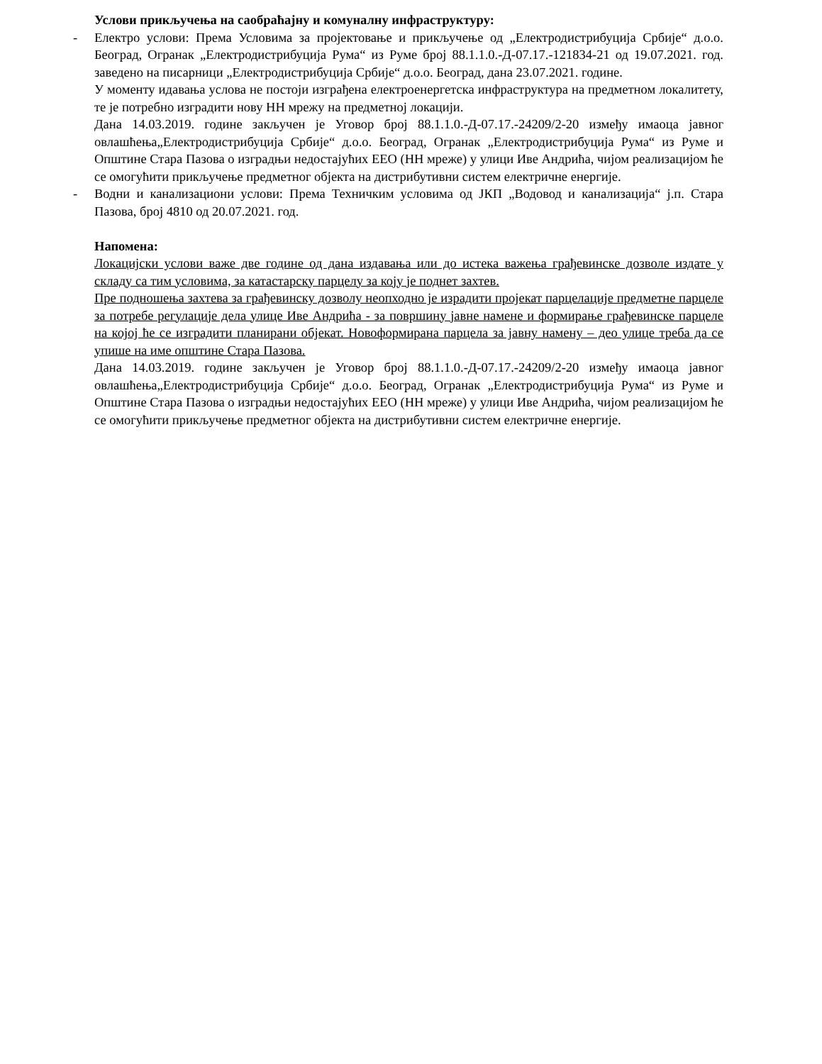Услови прикључења на саобраћајну и комуналну инфраструктуру:
- Електро услови: Према Условима за пројектовање и прикључење од „Електродистрибуција Србије“ д.о.о. Београд, Огранак „Електродистрибуција Рума“ из Руме број 88.1.1.0.-Д-07.17.-121834-21 од 19.07.2021. год. заведено на писарници „Електродистрибуција Србије“ д.о.о. Београд, дана 23.07.2021. године.
У моменту идавања услова не постоји изграђена електроенергетска инфраструктура на предметном локалитету, те је потребно изградити нову НН мрежу на предметној локацији.
Дана 14.03.2019. године закључен је Уговор број 88.1.1.0.-Д-07.17.-24209/2-20 између имаоца јавног овлашћења„Електродистрибуција Србије“ д.о.о. Београд, Огранак „Електродистрибуција Рума“ из Руме и Општине Стара Пазова о изградњи недостајућих ЕЕО (НН мреже) у улици Иве Андрића, чијом реализацијом ће се омогућити прикључење предметног објекта на дистрибутивни систем електричне енергије.
- Водни и канализациони услови: Према Техничким условима од ЈКП „Водовод и канализација“ ј.п. Стара Пазова, број 4810 од 20.07.2021. год.
Напомена:
Локацијски услови важе две године од дана издавања или до истека важења грађевинске дозволе издате у складу са тим условима, за катастарску парцелу за коју је поднет захтев.
Пре подношења захтева за грађевинску дозволу неопходно је израдити пројекат парцелације предметне парцеле за потребе регулације дела улице Иве Андрића - за површину јавне намене и формирање грађевинске парцеле на којој ће се изградити планирани објекат. Новоформирана парцела за јавну намену – део улице треба да се упише на име општине Стара Пазова.
Дана 14.03.2019. године закључен је Уговор број 88.1.1.0.-Д-07.17.-24209/2-20 између имаоца јавног овлашћења„Електродистрибуција Србије“ д.о.о. Београд, Огранак „Електродистрибуција Рума“ из Руме и Општине Стара Пазова о изградњи недостајућих ЕЕО (НН мреже) у улици Иве Андрића, чијом реализацијом ће се омогућити прикључење предметног објекта на дистрибутивни систем електричне енергије.